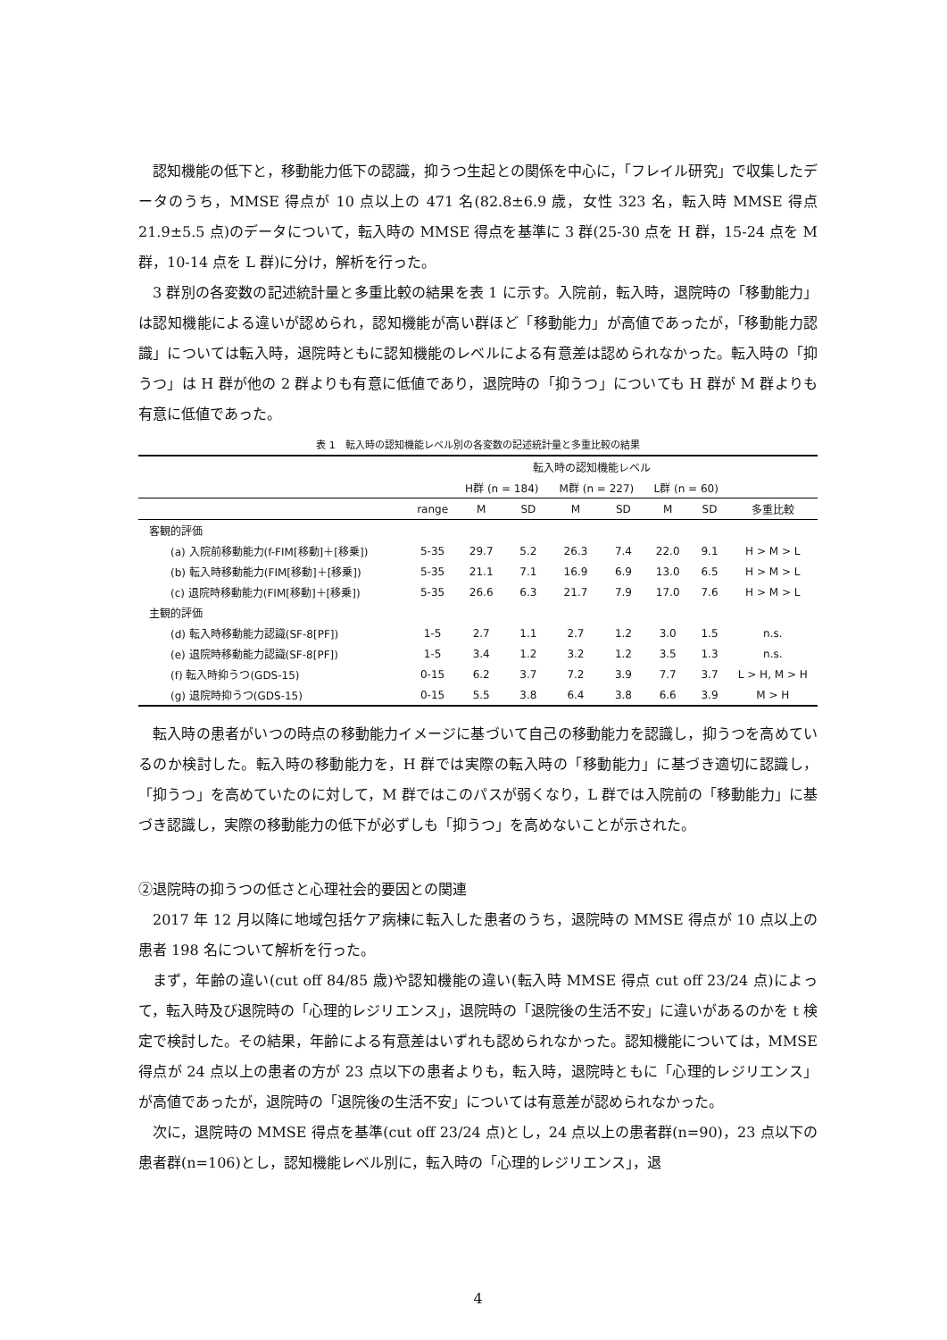認知機能の低下と，移動能力低下の認識，抑うつ生起との関係を中心に，「フレイル研究」で収集したデータのうち，MMSE 得点が 10 点以上の 471 名(82.8±6.9 歳，女性 323 名，転入時 MMSE 得点 21.9±5.5 点)のデータについて，転入時の MMSE 得点を基準に 3 群(25-30 点を H 群，15-24 点を M 群，10-14 点を L 群)に分け，解析を行った。
3 群別の各変数の記述統計量と多重比較の結果を表 1 に示す。入院前，転入時，退院時の「移動能力」は認知機能による違いが認められ，認知機能が高い群ほど「移動能力」が高値であったが，「移動能力認識」については転入時，退院時ともに認知機能のレベルによる有意差は認められなかった。転入時の「抑うつ」は H 群が他の 2 群よりも有意に低値であり，退院時の「抑うつ」についても H 群が M 群よりも有意に低値であった。
表 1　転入時の認知機能レベル別の各変数の記述統計量と多重比較の結果
| | | 転入時の認知機能レベル | | | | | | |
| --- | --- | --- | --- | --- | --- | --- | --- | --- |
| | | H群 (n = 184) | | M群 (n = 227) | | L群 (n = 60) | | |
| | range | M | SD | M | SD | M | SD | 多重比較 |
| 客観的評価 | | | | | | | | |
| (a) 入院前移動能力(f-FIM[移動]＋[移乗]) | 5-35 | 29.7 | 5.2 | 26.3 | 7.4 | 22.0 | 9.1 | H > M > L |
| (b) 転入時移動能力(FIM[移動]＋[移乗]) | 5-35 | 21.1 | 7.1 | 16.9 | 6.9 | 13.0 | 6.5 | H > M > L |
| (c) 退院時移動能力(FIM[移動]＋[移乗]) | 5-35 | 26.6 | 6.3 | 21.7 | 7.9 | 17.0 | 7.6 | H > M > L |
| 主観的評価 | | | | | | | | |
| (d) 転入時移動能力認識(SF-8[PF]) | 1-5 | 2.7 | 1.1 | 2.7 | 1.2 | 3.0 | 1.5 | n.s. |
| (e) 退院時移動能力認識(SF-8[PF]) | 1-5 | 3.4 | 1.2 | 3.2 | 1.2 | 3.5 | 1.3 | n.s. |
| (f) 転入時抑うつ(GDS-15) | 0-15 | 6.2 | 3.7 | 7.2 | 3.9 | 7.7 | 3.7 | L > H, M > H |
| (g) 退院時抑うつ(GDS-15) | 0-15 | 5.5 | 3.8 | 6.4 | 3.8 | 6.6 | 3.9 | M > H |
転入時の患者がいつの時点の移動能力イメージに基づいて自己の移動能力を認識し，抑うつを高めているのか検討した。転入時の移動能力を，H 群では実際の転入時の「移動能力」に基づき適切に認識し，「抑うつ」を高めていたのに対して，M 群ではこのパスが弱くなり，L 群では入院前の「移動能力」に基づき認識し，実際の移動能力の低下が必ずしも「抑うつ」を高めないことが示された。
②退院時の抑うつの低さと心理社会的要因との関連
2017 年 12 月以降に地域包括ケア病棟に転入した患者のうち，退院時の MMSE 得点が 10 点以上の患者 198 名について解析を行った。
まず，年齢の違い(cut off 84/85 歳)や認知機能の違い(転入時 MMSE 得点 cut off 23/24 点)によって，転入時及び退院時の「心理的レジリエンス」，退院時の「退院後の生活不安」に違いがあるのかを t 検定で検討した。その結果，年齢による有意差はいずれも認められなかった。認知機能については，MMSE 得点が 24 点以上の患者の方が 23 点以下の患者よりも，転入時，退院時ともに「心理的レジリエンス」が高値であったが，退院時の「退院後の生活不安」については有意差が認められなかった。
次に，退院時の MMSE 得点を基準(cut off 23/24 点)とし，24 点以上の患者群(n=90)，23 点以下の患者群(n=106)とし，認知機能レベル別に，転入時の「心理的レジリエンス」，退
4